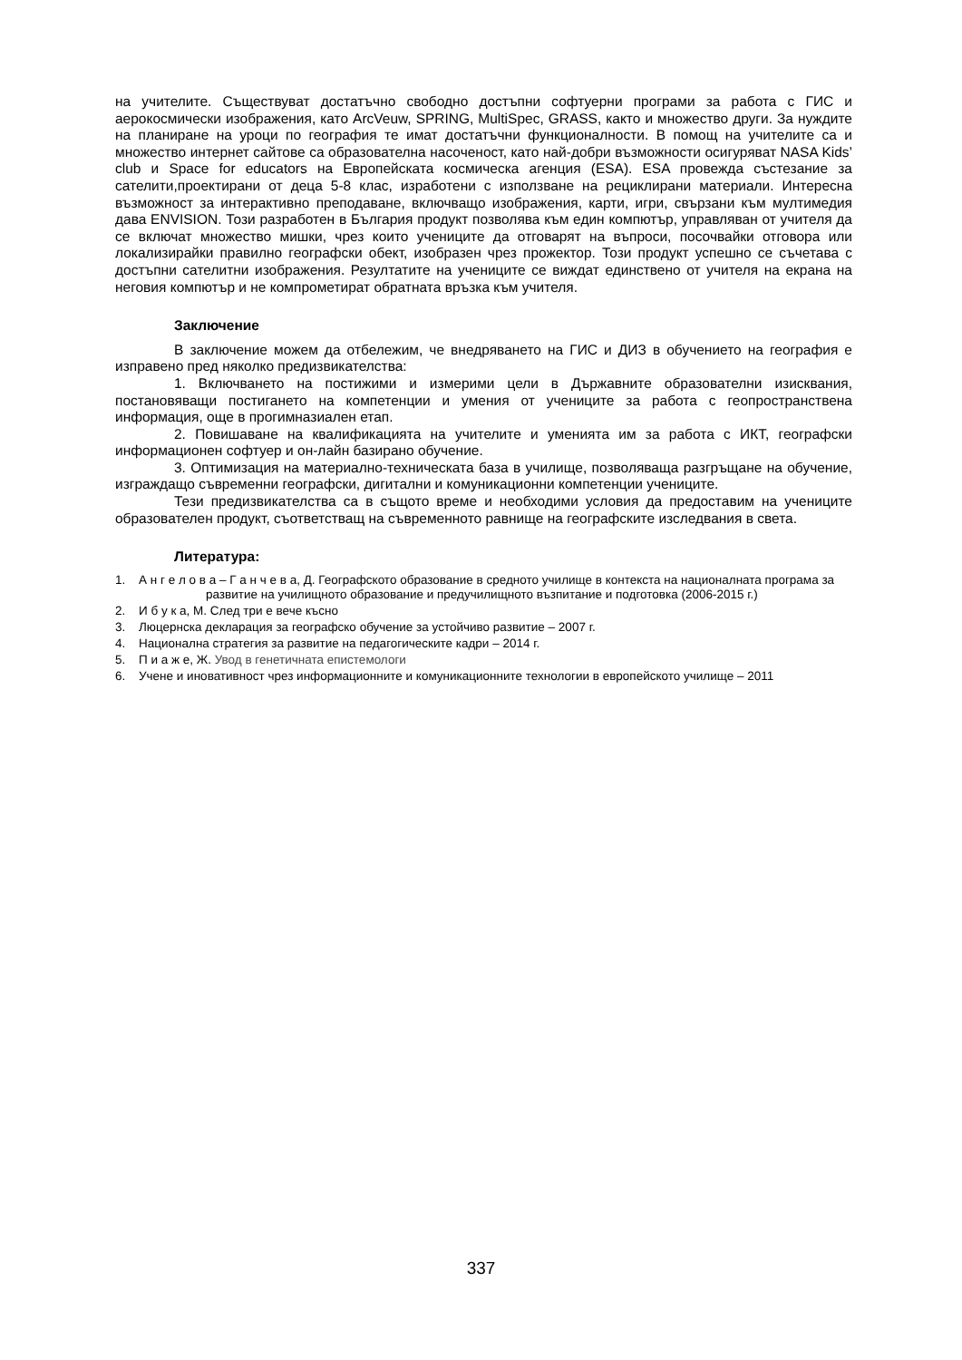на учителите. Съществуват достатъчно свободно достъпни софтуерни програми за работа с ГИС и аерокосмически изображения, като ArcVeuw, SPRING, MultiSpec, GRASS, както и множество други. За нуждите на планиране на уроци по география те имат достатъчни функционалности. В помощ на учителите са и множество интернет сайтове са образователна насоченост, като най-добри възможности осигуряват NASA Kids’ club и Space for educators на Европейската космическа агенция (ESA). ESA провежда състезание за сателити,проектирани от деца 5-8 клас, изработени с използване на рециклирани материали. Интересна възможност за интерактивно преподаване, включващо изображения, карти, игри, свързани към мултимедия дава ENVISION. Този разработен в България продукт позволява към един компютър, управляван от учителя да се включат множество мишки, чрез които учениците да отговарят на въпроси, посочвайки отговора или локализирайки правилно географски обект, изобразен чрез прожектор. Този продукт успешно се съчетава с достъпни сателитни изображения. Резултатите на учениците се виждат единствено от учителя на екрана на неговия компютър и не компрометират обратната връзка към учителя.
Заключение
В заключение можем да отбележим, че внедряването на ГИС и ДИЗ в обучението на география е изправено пред няколко предизвикателства:
1. Включването на постижими и измерими цели в Държавните образователни изисквания, постановяващи постигането на компетенции и умения от учениците за работа с геопространствена информация, още в прогимназиален етап.
2. Повишаване на квалификацията на учителите и уменията им за работа с ИКТ, географски информационен софтуер и он-лайн базирано обучение.
3. Оптимизация на материално-техническата база в училище, позволяваща разгръщане на обучение, изграждащо съвременни географски, дигитални и комуникационни компетенции учениците.
Тези предизвикателства са в същото време и необходими условия да предоставим на учениците образователен продукт, съответстващ на съвременното равнище на географските изследвания в света.
Литература:
1. А н г е л о в а – Г а н ч е в а, Д. Географското образование в средното училище в контекста на националната програма за развитие на училищното образование и предучилищното възпитание и подготовка (2006-2015 г.)
2. И б у к а, М. След три е вече късно
3. Люцернска декларация за географско обучение за устойчиво развитие – 2007 г.
4. Национална стратегия за развитие на педагогическите кадри – 2014 г.
5. П и а ж е, Ж. Увод в генетичната епистемологи
6. Учене и иновативност чрез информационните и комуникационните технологии в европейското училище – 2011
337